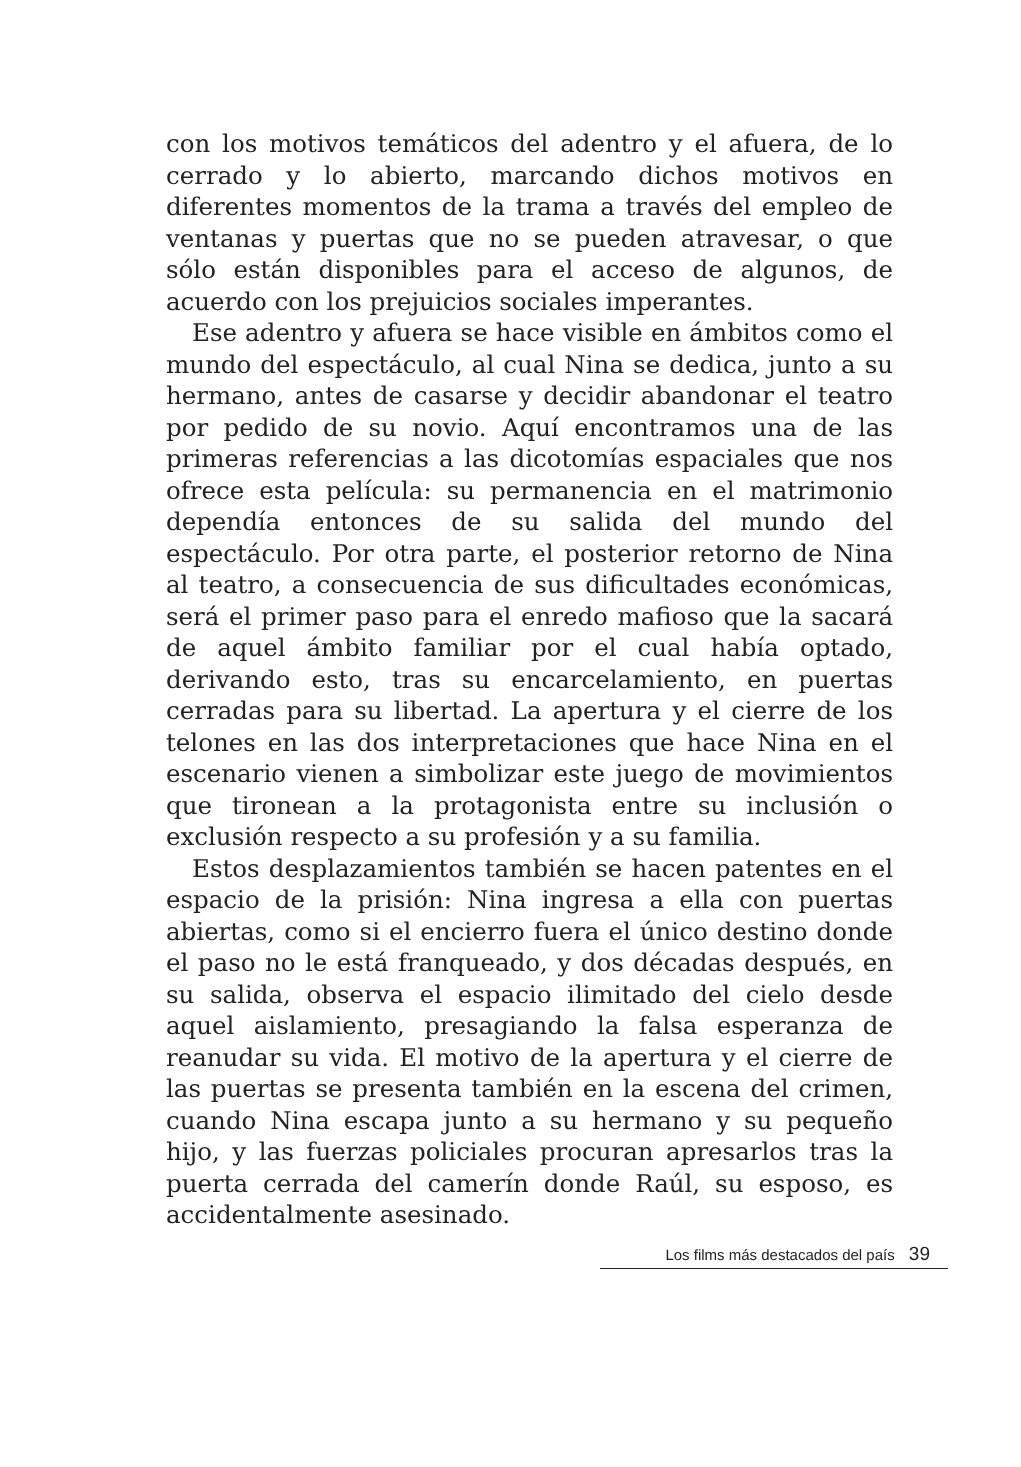con los motivos temáticos del adentro y el afuera, de lo cerrado y lo abierto, marcando dichos motivos en diferentes momentos de la trama a través del empleo de ventanas y puertas que no se pueden atravesar, o que sólo están disponibles para el acceso de algunos, de acuerdo con los prejuicios sociales imperantes.
Ese adentro y afuera se hace visible en ámbitos como el mundo del espectáculo, al cual Nina se dedica, junto a su hermano, antes de casarse y decidir abandonar el teatro por pedido de su novio. Aquí encontramos una de las primeras referencias a las dicotomías espaciales que nos ofrece esta película: su permanencia en el matrimonio dependía entonces de su salida del mundo del espectáculo. Por otra parte, el posterior retorno de Nina al teatro, a consecuencia de sus dificultades económicas, será el primer paso para el enredo mafioso que la sacará de aquel ámbito familiar por el cual había optado, derivando esto, tras su encarcelamiento, en puertas cerradas para su libertad. La apertura y el cierre de los telones en las dos interpretaciones que hace Nina en el escenario vienen a simbolizar este juego de movimientos que tironean a la protagonista entre su inclusión o exclusión respecto a su profesión y a su familia.
Estos desplazamientos también se hacen patentes en el espacio de la prisión: Nina ingresa a ella con puertas abiertas, como si el encierro fuera el único destino donde el paso no le está franqueado, y dos décadas después, en su salida, observa el espacio ilimitado del cielo desde aquel aislamiento, presagiando la falsa esperanza de reanudar su vida. El motivo de la apertura y el cierre de las puertas se presenta también en la escena del crimen, cuando Nina escapa junto a su hermano y su pequeño hijo, y las fuerzas policiales procuran apresarlos tras la puerta cerrada del camerín donde Raúl, su esposo, es accidentalmente asesinado.
Los films más destacados del país 39